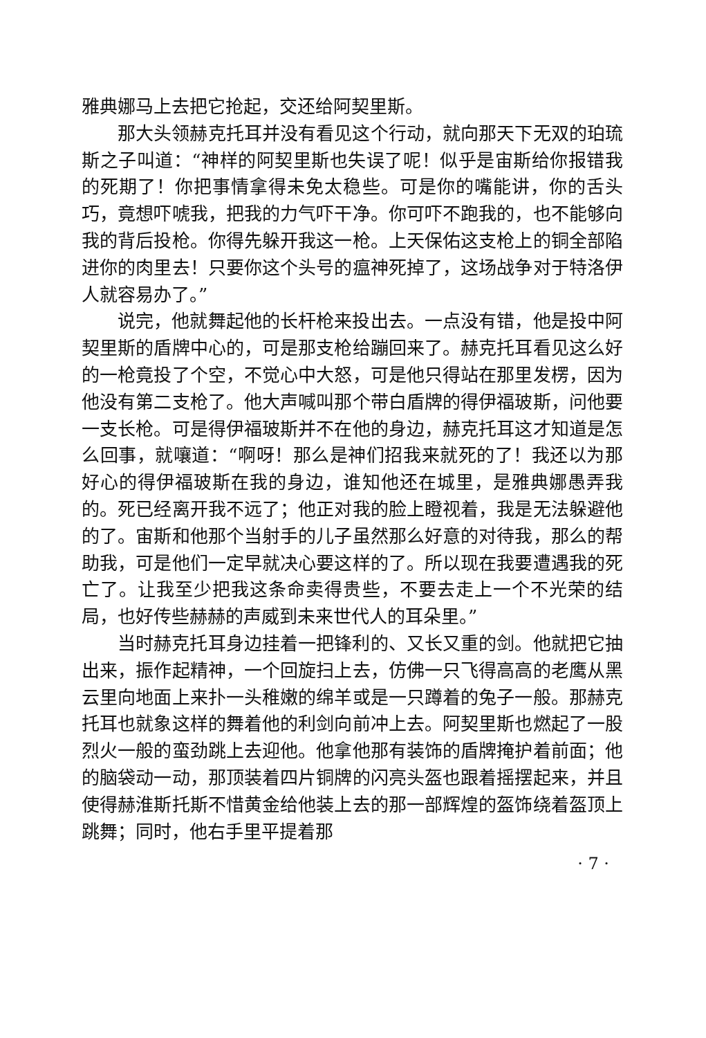雅典娜马上去把它抢起，交还给阿契里斯。
那大头领赫克托耳并没有看见这个行动，就向那天下无双的珀琉斯之子叫道：“神样的阿契里斯也失误了呢！似乎是宙斯给你报错我的死期了！你把事情拿得未免太稳些。可是你的嘴能讲，你的舌头巧，竟想吓唬我，把我的力气吓干净。你可吓不跑我的，也不能够向我的背后投枪。你得先躲开我这一枪。上天保佑这支枪上的铜全部陷进你的肉里去！只要你这个头号的瘟神死掉了，这场战争对于特洛伊人就容易办了。”
说完，他就舞起他的长杆枪来投出去。一点没有错，他是投中阿契里斯的盾牌中心的，可是那支枪给蹦回来了。赫克托耳看见这么好的一枪竟投了个空，不觉心中大怒，可是他只得站在那里发楞，因为他没有第二支枪了。他大声喊叫那个带白盾牌的得伊福玻斯，问他要一支长枪。可是得伊福玻斯并不在他的身边，赫克托耳这才知道是怎么回事，就嚷道：“啊呀！那么是神们招我来就死的了！我还以为那好心的得伊福玻斯在我的身边，谁知他还在城里，是雅典娜愚弄我的。死已经离开我不远了；他正对我的脸上瞪视着，我是无法躲避他的了。宙斯和他那个当射手的儿子虽然那么好意的对待我，那么的帮助我，可是他们一定早就决心要这样的了。所以现在我要遭遇我的死亡了。让我至少把我这条命卖得贵些，不要去走上一个不光荣的结局，也好传些赫赫的声威到未来世代人的耳朵里。”
当时赫克托耳身边挂着一把锋利的、又长又重的剑。他就把它抽出来，振作起精神，一个回旋扫上去，仿佛一只飞得高高的老鹰从黑云里向地面上来扑一头稚嫩的绵羊或是一只蹲着的兔子一般。那赫克托耳也就象这样的舞着他的利剑向前冲上去。阿契里斯也燃起了一股烈火一般的蛮劲跳上去迎他。他拿他那有装饰的盾牌掩护着前面；他的脑袋动一动，那顶装着四片铜牌的闪亮头盔也跟着摇摆起来，并且使得赫淮斯托斯不惜黄金给他装上去的那一部辉煌的盔饰绕着盔顶上跳舞；同时，他右手里平提着那
· 7 ·